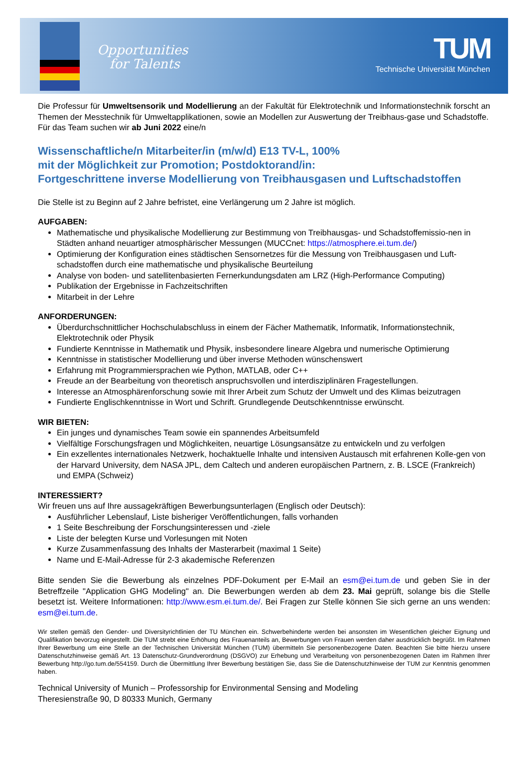Opportunities
for Talents
TUM
Technische Universität München
Die Professur für Umweltsensorik und Modellierung an der Fakultät für Elektrotechnik und Informationstechnik forscht an Themen der Messtechnik für Umweltapplikationen, sowie an Modellen zur Auswertung der Treibhaus-gase und Schadstoffe.
Für das Team suchen wir ab Juni 2022 eine/n
Wissenschaftliche/n Mitarbeiter/in (m/w/d) E13 TV-L, 100%
mit der Möglichkeit zur Promotion; Postdoktorand/in:
Fortgeschrittene inverse Modellierung von Treibhausgasen und Luftschadstoffen
Die Stelle ist zu Beginn auf 2 Jahre befristet, eine Verlängerung um 2 Jahre ist möglich.
AUFGABEN:
Mathematische und physikalische Modellierung zur Bestimmung von Treibhausgas- und Schadstoffemissio-nen in Städten anhand neuartiger atmosphärischer Messungen (MUCCnet: https://atmosphere.ei.tum.de/)
Optimierung der Konfiguration eines städtischen Sensornetzes für die Messung von Treibhausgasen und Luft-schadstoffen durch eine mathematische und physikalische Beurteilung
Analyse von boden- und satellitenbasierten Fernerkundungsdaten am LRZ (High-Performance Computing)
Publikation der Ergebnisse in Fachzeitschriften
Mitarbeit in der Lehre
ANFORDERUNGEN:
Überdurchschnittlicher Hochschulabschluss in einem der Fächer Mathematik, Informatik, Informationstechnik, Elektrotechnik oder Physik
Fundierte Kenntnisse in Mathematik und Physik, insbesondere lineare Algebra und numerische Optimierung
Kenntnisse in statistischer Modellierung und über inverse Methoden wünschenswert
Erfahrung mit Programmiersprachen wie Python, MATLAB, oder C++
Freude an der Bearbeitung von theoretisch anspruchsvollen und interdisziplinären Fragestellungen.
Interesse an Atmosphärenforschung sowie mit Ihrer Arbeit zum Schutz der Umwelt und des Klimas beizutragen
Fundierte Englischkenntnisse in Wort und Schrift. Grundlegende Deutschkenntnisse erwünscht.
WIR BIETEN:
Ein junges und dynamisches Team sowie ein spannendes Arbeitsumfeld
Vielfältige Forschungsfragen und Möglichkeiten, neuartige Lösungsansätze zu entwickeln und zu verfolgen
Ein exzellentes internationales Netzwerk, hochaktuelle Inhalte und intensiven Austausch mit erfahrenen Kolle-gen von der Harvard University, dem NASA JPL, dem Caltech und anderen europäischen Partnern, z. B. LSCE (Frankreich) und EMPA (Schweiz)
INTERESSIERT?
Wir freuen uns auf Ihre aussagekräftigen Bewerbungsunterlagen (Englisch oder Deutsch):
Ausführlicher Lebenslauf, Liste bisheriger Veröffentlichungen, falls vorhanden
1 Seite Beschreibung der Forschungsinteressen und -ziele
Liste der belegten Kurse und Vorlesungen mit Noten
Kurze Zusammenfassung des Inhalts der Masterarbeit (maximal 1 Seite)
Name und E-Mail-Adresse für 2-3 akademische Referenzen
Bitte senden Sie die Bewerbung als einzelnes PDF-Dokument per E-Mail an esm@ei.tum.de und geben Sie in der Betreffzeile "Application GHG Modeling" an. Die Bewerbungen werden ab dem 23. Mai geprüft, solange bis die Stelle besetzt ist. Weitere Informationen: http://www.esm.ei.tum.de/. Bei Fragen zur Stelle können Sie sich gerne an uns wenden: esm@ei.tum.de.
Wir stellen gemäß den Gender- und Diversityrichtlinien der TU München ein. Schwerbehinderte werden bei ansonsten im Wesentlichen gleicher Eignung und Qualifikation bevorzug eingestellt. Die TUM strebt eine Erhöhung des Frauenanteils an, Bewerbungen von Frauen werden daher ausdrücklich begrüßt. Im Rahmen Ihrer Bewerbung um eine Stelle an der Technischen Universität München (TUM) übermitteln Sie personenbezogene Daten. Beachten Sie bitte hierzu unsere Datenschutzhinweise gemäß Art. 13 Datenschutz-Grundverordnung (DSGVO) zur Erhebung und Verarbeitung von personenbezogenen Daten im Rahmen Ihrer Bewerbung http://go.tum.de/554159. Durch die Übermittlung Ihrer Bewerbung bestätigen Sie, dass Sie die Datenschutzhinweise der TUM zur Kenntnis genommen haben.
Technical University of Munich – Professorship for Environmental Sensing and Modeling
Theresienstraße 90, D 80333 Munich, Germany